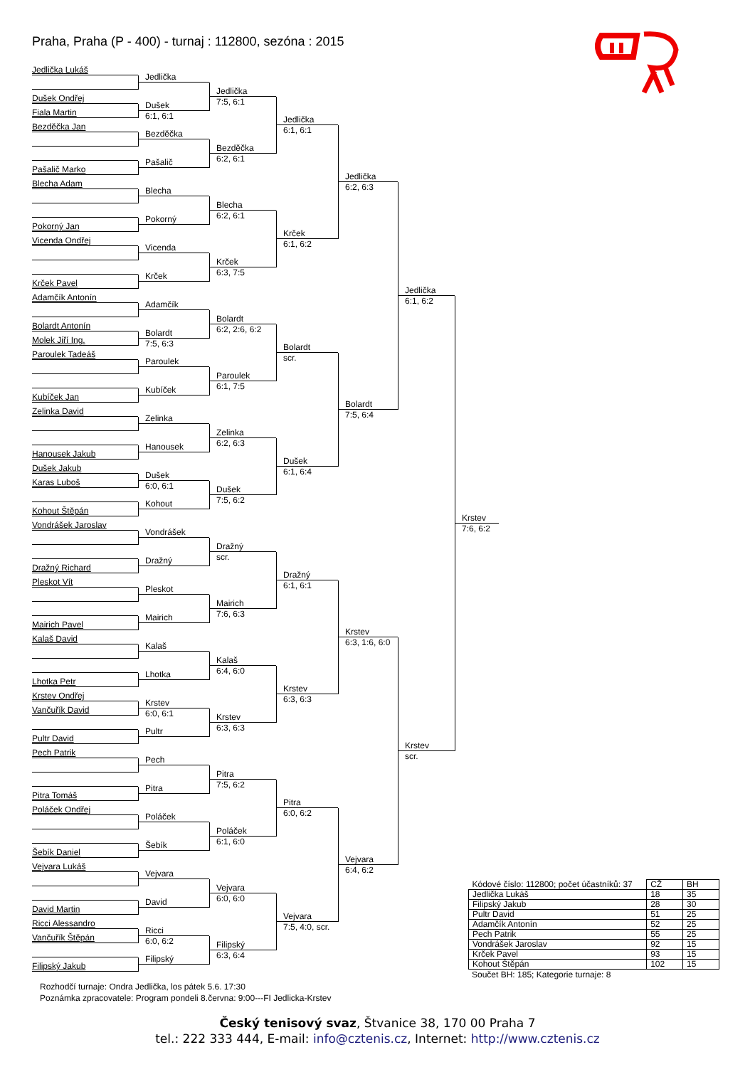Praha, Praha (P - 400) - turnaj : 112800, sezóna : 2015
Jedlička Lukáš
Dušek Ondřej
Fiala Martin
Bezděčka Jan
Pašalič Marko
Blecha Adam
Pokorný Jan
Vicenda Ondřej
Krček Pavel
Adamčík Antonín
Bolardt Antonín
Molek Jiří Ing.
Paroulek Tadeáš
Kubíček Jan
Zelinka David
Hanousek Jakub
Dušek Jakub
Karas Luboš
Kohout Štěpán
Vondrášek Jaroslav
Dražný Richard
Pleskot Vít
Mairich Pavel
Kalaš David
Lhotka Petr
Krstev Ondřej
Vančuřík David
Pultr David
Pech Patrik
Pitra Tomáš
Poláček Ondřej
Šebík Daniel
Vejvara Lukáš
David Martin
Ricci Alessandro
Vančuřík Štěpán
Filipský Jakub
Jedlička
Dušek
6:1, 6:1
Bezděčka
Pašalič
Blecha
Pokorný
Vicenda
Krček
Adamčík
Bolardt
7:5, 6:3
Paroulek
Kubíček
Zelinka
Hanousek
Dušek
6:0, 6:1
Kohout
Vondrášek
Dražný
Pleskot
Mairich
Kalaš
Lhotka
Krstev
6:0, 6:1
Pultr
Pech
Pitra
Poláček
Šebík
Vejvara
David
Ricci
6:0, 6:2
Filipský
Jedlička
7:5, 6:1
Bezděčka
6:2, 6:1
Blecha
6:2, 6:1
Krček
6:3, 7:5
Bolardt
6:2, 2:6, 6:2
Paroulek
6:1, 7:5
Zelinka
6:2, 6:3
Dušek
7:5, 6:2
Dražný
scr.
Mairich
7:6, 6:3
Kalaš
6:4, 6:0
Krstev
6:3, 6:3
Pitra
7:5, 6:2
Poláček
6:1, 6:0
Vejvara
6:0, 6:0
Filipský
6:3, 6:4
Jedlička
6:1, 6:1
Krček
6:1, 6:2
Bolardt
scr.
Dušek
6:1, 6:4
Dražný
6:1, 6:1
Krstev
6:3, 6:3
Pitra
6:0, 6:2
Vejvara
7:5, 4:0, scr.
Jedlička
6:2, 6:3
Bolardt
7:5, 6:4
Krstev
6:3, 1:6, 6:0
Vejvara
6:4, 6:2
Jedlička
6:1, 6:2
Krstev
scr.
Krstev
7:6, 6:2
| Kódové číslo: 112800; počet účastníků: 37 | CŽ | BH |
| --- | --- | --- |
| Jedlička Lukáš | 18 | 35 |
| Filipský Jakub | 28 | 30 |
| Pultr David | 51 | 25 |
| Adamčík Antonín | 52 | 25 |
| Pech Patrik | 55 | 25 |
| Vondrášek Jaroslav | 92 | 15 |
| Krček Pavel | 93 | 15 |
| Kohout Štěpán | 102 | 15 |
Součet BH: 185; Kategorie turnaje: 8
Rozhodčí turnaje: Ondra Jedlička, los pátek 5.6. 17:30
Poznámka zpracovatele: Program pondeli 8.června: 9:00---FI Jedlicka-Krstev
Český tenisový svaz, Štvanice 38, 170 00 Praha 7
tel.: 222 333 444, E-mail: info@cztenis.cz, Internet: http://www.cztenis.cz